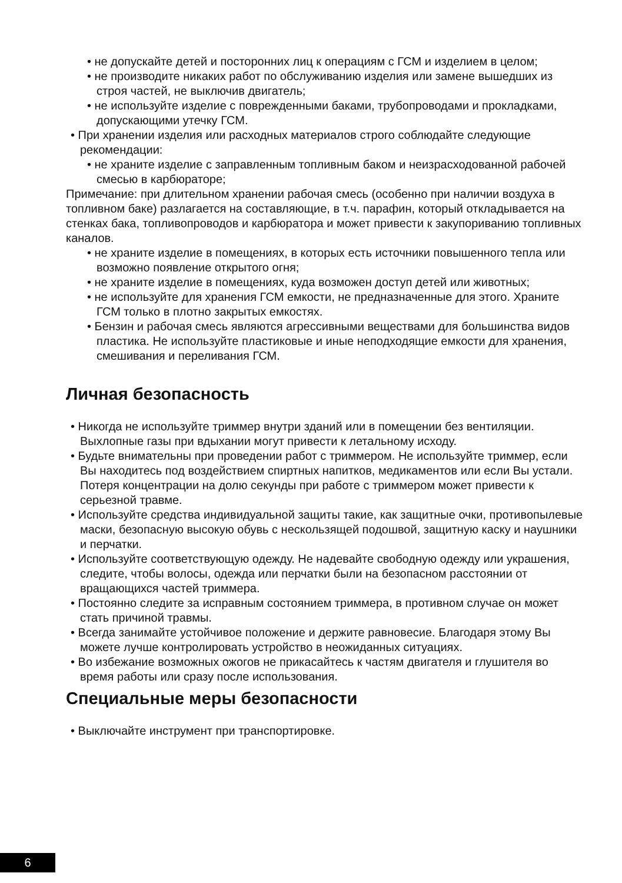• не допускайте детей и посторонних лиц к операциям с ГСМ и изделием в целом;
• не производите никаких работ по обслуживанию изделия или замене вышедших из строя частей, не выключив двигатель;
• не используйте изделие с поврежденными баками, трубопроводами и прокладками, допускающими утечку ГСМ.
• При хранении изделия или расходных материалов строго соблюдайте следующие рекомендации:
• не храните изделие с заправленным топливным баком и неизрасходованной рабочей смесью в карбюраторе;
Примечание: при длительном хранении рабочая смесь (особенно при наличии воздуха в топливном баке) разлагается на составляющие, в т.ч. парафин, который откладывается на стенках бака, топливопроводов и карбюратора и может привести к закупориванию топливных каналов.
• не храните изделие в помещениях, в которых есть источники повышенного тепла или возможно появление открытого огня;
• не храните изделие в помещениях, куда возможен доступ детей или животных;
• не используйте для хранения ГСМ емкости, не предназначенные для этого. Храните ГСМ только в плотно закрытых емкостях.
• Бензин и рабочая смесь являются агрессивными веществами для большинства видов пластика. Не используйте пластиковые и иные неподходящие емкости для хранения, смешивания и переливания ГСМ.
Личная безопасность
• Никогда не используйте триммер внутри зданий или в помещении без вентиляции. Выхлопные газы при вдыхании могут привести к летальному исходу.
• Будьте внимательны при проведении работ с триммером. Не используйте триммер, если Вы находитесь под воздействием спиртных напитков, медикаментов или если Вы устали. Потеря концентрации на долю секунды при работе с триммером может привести к серьезной травме.
• Используйте средства индивидуальной защиты такие, как защитные очки, противопылевые маски, безопасную высокую обувь с нескользящей подошвой, защитную каску и наушники и перчатки.
• Используйте соответствующую одежду. Не надевайте свободную одежду или украшения, следите, чтобы волосы, одежда или перчатки были на безопасном расстоянии от вращающихся частей триммера.
• Постоянно следите за исправным состоянием триммера, в противном случае он может стать причиной травмы.
• Всегда занимайте устойчивое положение и держите равновесие. Благодаря этому Вы можете лучше контролировать устройство в неожиданных ситуациях.
• Во избежание возможных ожогов не прикасайтесь к частям двигателя и глушителя во время работы или сразу после использования.
Специальные меры безопасности
• Выключайте инструмент при транспортировке.
6